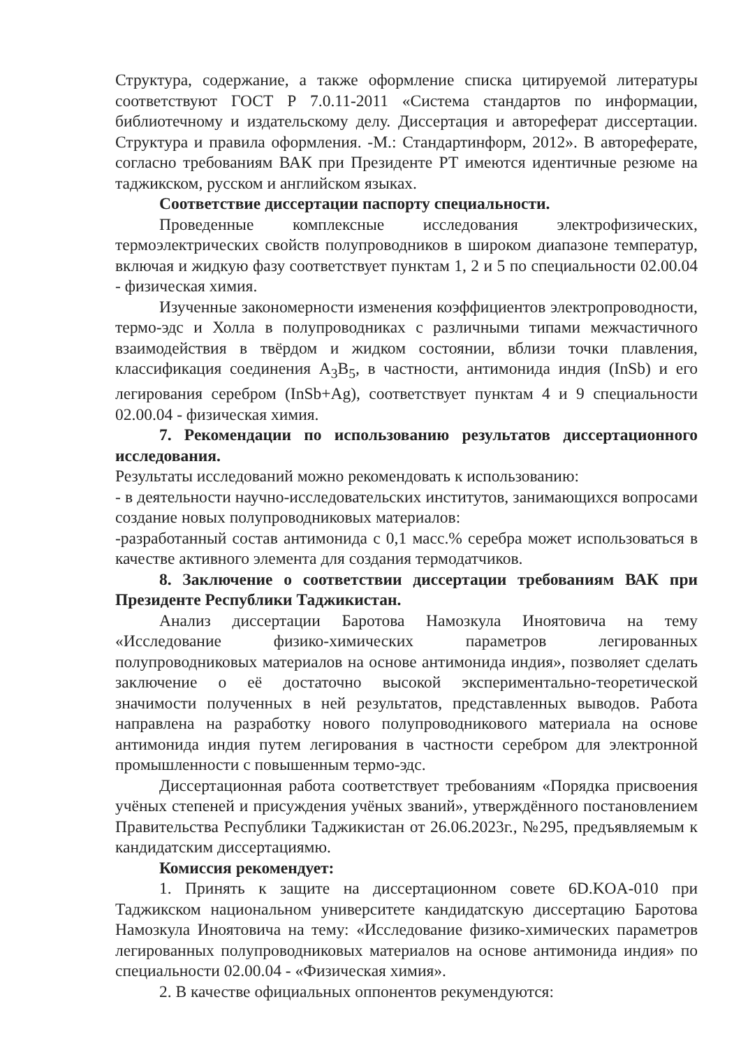Структура, содержание, а также оформление списка цитируемой литературы соответствуют ГОСТ Р 7.0.11-2011 «Система стандартов по информации, библиотечному и издательскому делу. Диссертация и автореферат диссертации. Структура и правила оформления. -М.: Стандартинформ, 2012». В автореферате, согласно требованиям ВАК при Президенте РТ имеются идентичные резюме на таджикском, русском и английском языках.
Соответствие диссертации паспорту специальности.
Проведенные комплексные исследования электрофизических, термоэлектрических свойств полупроводников в широком диапазоне температур, включая и жидкую фазу соответствует пунктам 1, 2 и 5 по специальности 02.00.04 - физическая химия.
Изученные закономерности изменения коэффициентов электропроводности, термо-эдс и Холла в полупроводниках с различными типами межчастичного взаимодействия в твёрдом и жидком состоянии, вблизи точки плавления, классификация соединения A<sub>3</sub>B<sub>5</sub>, в частности, антимонида индия (InSb) и его легирования серебром (InSb+Ag), соответствует пунктам 4 и 9 специальности 02.00.04 - физическая химия.
7. Рекомендации по использованию результатов диссертационного исследования.
Результаты исследований можно рекомендовать к использованию:
- в деятельности научно-исследовательских институтов, занимающихся вопросами создание новых полупроводниковых материалов:
-разработанный состав антимонида с 0,1 масс.% серебра может использоваться в качестве активного элемента для создания термодатчиков.
8. Заключение о соответствии диссертации требованиям ВАК при Президенте Республики Таджикистан.
Анализ диссертации Баротова Намозкула Иноятовича на тему «Исследование физико-химических параметров легированных полупроводниковых материалов на основе антимонида индия», позволяет сделать заключение о её достаточно высокой экспериментально-теоретической значимости полученных в ней результатов, представленных выводов. Работа направлена на разработку нового полупроводникового материала на основе антимонида индия путем легирования в частности серебром для электронной промышленности с повышенным термо-эдс.
Диссертационная работа соответствует требованиям «Порядка присвоения учёных степеней и присуждения учёных званий», утверждённого постановлением Правительства Республики Таджикистан от 26.06.2023г., №295, предъявляемым к кандидатским диссертациямю.
Комиссия рекомендует:
1. Принять к защите на диссертационном совете 6D.KOA-010 при Таджикском национальном университете кандидатскую диссертацию Баротова Намозкула Иноятовича на тему: «Исследование физико-химических параметров легированных полупроводниковых материалов на основе антимонида индия» по специальности 02.00.04 - «Физическая химия».
2. В качестве официальных оппонентов рекумендуются: